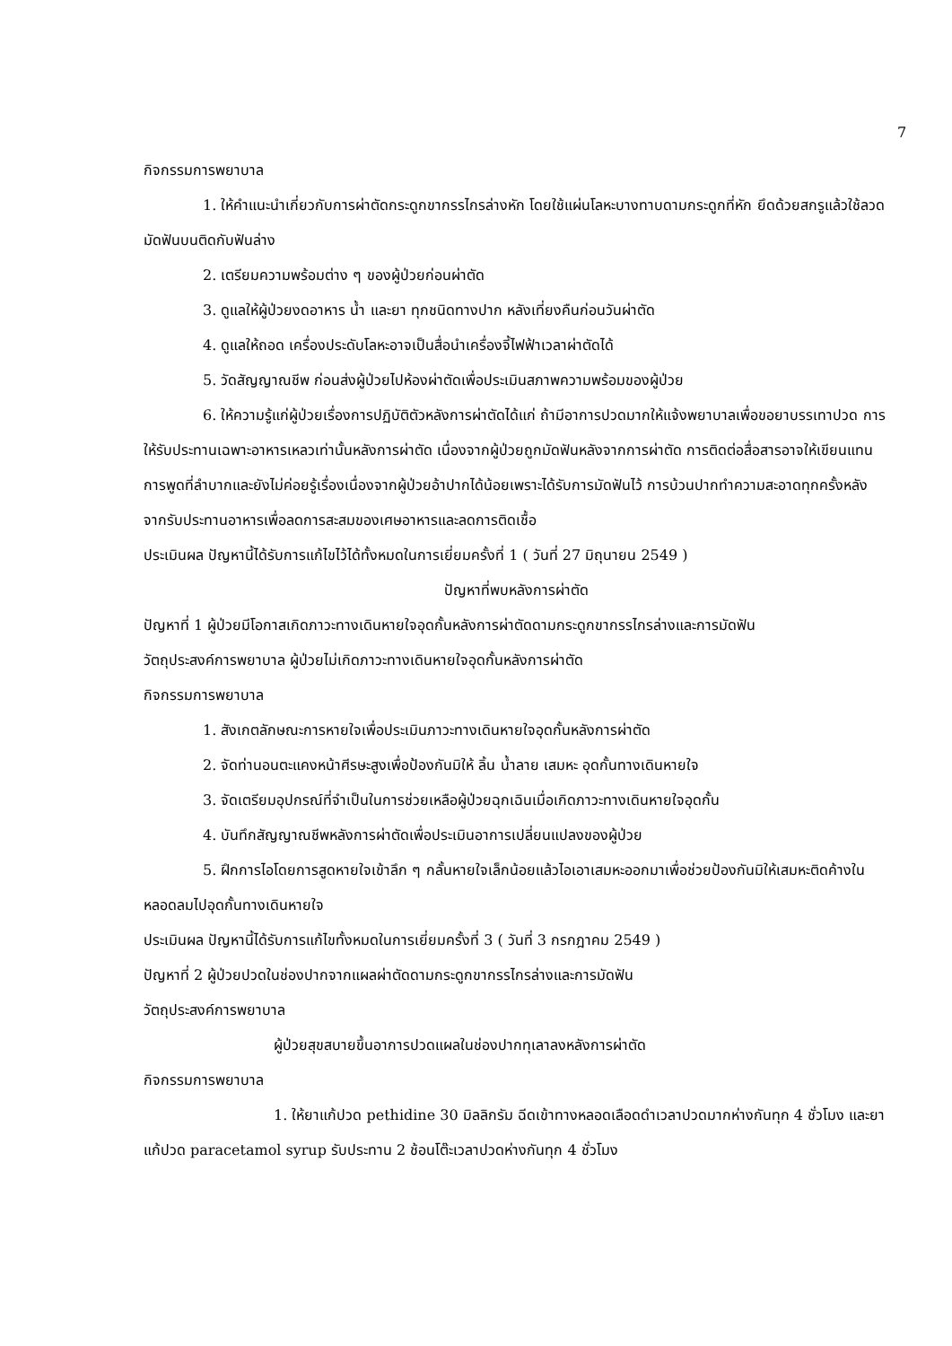7
กิจกรรมการพยาบาล
1. ให้คำแนะนำเกี่ยวกับการผ่าตัดกระดูกขากรรไกรล่างหัก โดยใช้แผ่นโลหะบางทาบดามกระดูกที่หัก ยึดด้วยสกรูแล้วใช้ลวดมัดฟันบนติดกับฟันล่าง
2. เตรียมความพร้อมต่าง ๆ ของผู้ป่วยก่อนผ่าตัด
3. ดูแลให้ผู้ป่วยงดอาหาร น้ำ และยา ทุกชนิดทางปาก หลังเที่ยงคืนก่อนวันผ่าตัด
4. ดูแลให้ถอด เครื่องประดับโลหะอาจเป็นสื่อนำเครื่องจี้ไฟฟ้าเวลาผ่าตัดได้
5. วัดสัญญาณชีพ ก่อนส่งผู้ป่วยไปห้องผ่าตัดเพื่อประเมินสภาพความพร้อมของผู้ป่วย
6. ให้ความรู้แก่ผู้ป่วยเรื่องการปฏิบัติตัวหลังการผ่าตัดได้แก่ ถ้ามีอาการปวดมากให้แจ้งพยาบาลเพื่อขอยาบรรเทาปวด การให้รับประทานเฉพาะอาหารเหลวเท่านั้นหลังการผ่าตัด เนื่องจากผู้ป่วยถูกมัดฟันหลังจากการผ่าตัด การติดต่อสื่อสารอาจให้เขียนแทนการพูดที่ลำบากและยังไม่ค่อยรู้เรื่องเนื่องจากผู้ป่วยอ้าปากได้น้อยเพราะได้รับการมัดฟันไว้ การบ้วนปากทำความสะอาดทุกครั้งหลังจากรับประทานอาหารเพื่อลดการสะสมของเศษอาหารและลดการติดเชื้อ
ประเมินผล ปัญหานี้ได้รับการแก้ไขไว้ได้ทั้งหมดในการเยี่ยมครั้งที่ 1 ( วันที่ 27 มิถุนายน 2549 )
ปัญหาที่พบหลังการผ่าตัด
ปัญหาที่ 1 ผู้ป่วยมีโอกาสเกิดภาวะทางเดินหายใจอุดกั้นหลังการผ่าตัดดามกระดูกขากรรไกรล่างและการมัดฟัน
วัตถุประสงค์การพยาบาล ผู้ป่วยไม่เกิดภาวะทางเดินหายใจอุดกั้นหลังการผ่าตัด
กิจกรรมการพยาบาล
1. สังเกตลักษณะการหายใจเพื่อประเมินภาวะทางเดินหายใจอุดกั้นหลังการผ่าตัด
2. จัดท่านอนตะแคงหน้าศีรษะสูงเพื่อป้องกันมิให้ ลิ้น น้ำลาย เสมหะ อุดกั้นทางเดินหายใจ
3. จัดเตรียมอุปกรณ์ที่จำเป็นในการช่วยเหลือผู้ป่วยฉุกเฉินเมื่อเกิดภาวะทางเดินหายใจอุดกั้น
4. บันทึกสัญญาณชีพหลังการผ่าตัดเพื่อประเมินอาการเปลี่ยนแปลงของผู้ป่วย
5. ฝึกการไอโดยการสูดหายใจเข้าลึก ๆ กลั้นหายใจเล็กน้อยแล้วไอเอาเสมหะออกมาเพื่อช่วยป้องกันมิให้เสมหะติดค้างในหลอดลมไปอุดกั้นทางเดินหายใจ
ประเมินผล ปัญหานี้ได้รับการแก้ไขทั้งหมดในการเยี่ยมครั้งที่ 3 ( วันที่ 3 กรกฎาคม 2549 )
ปัญหาที่ 2 ผู้ป่วยปวดในช่องปากจากแผลผ่าตัดดามกระดูกขากรรไกรล่างและการมัดฟัน
วัตถุประสงค์การพยาบาล
ผู้ป่วยสุขสบายขึ้นอาการปวดแผลในช่องปากทุเลาลงหลังการผ่าตัด
กิจกรรมการพยาบาล
1. ให้ยาแก้ปวด pethidine 30 มิลลิกรัม ฉีดเข้าทางหลอดเลือดดำเวลาปวดมากห่างกันทุก 4 ชั่วโมง และยาแก้ปวด paracetamol syrup รับประทาน 2 ช้อนโต๊ะเวลาปวดห่างกันทุก 4 ชั่วโมง